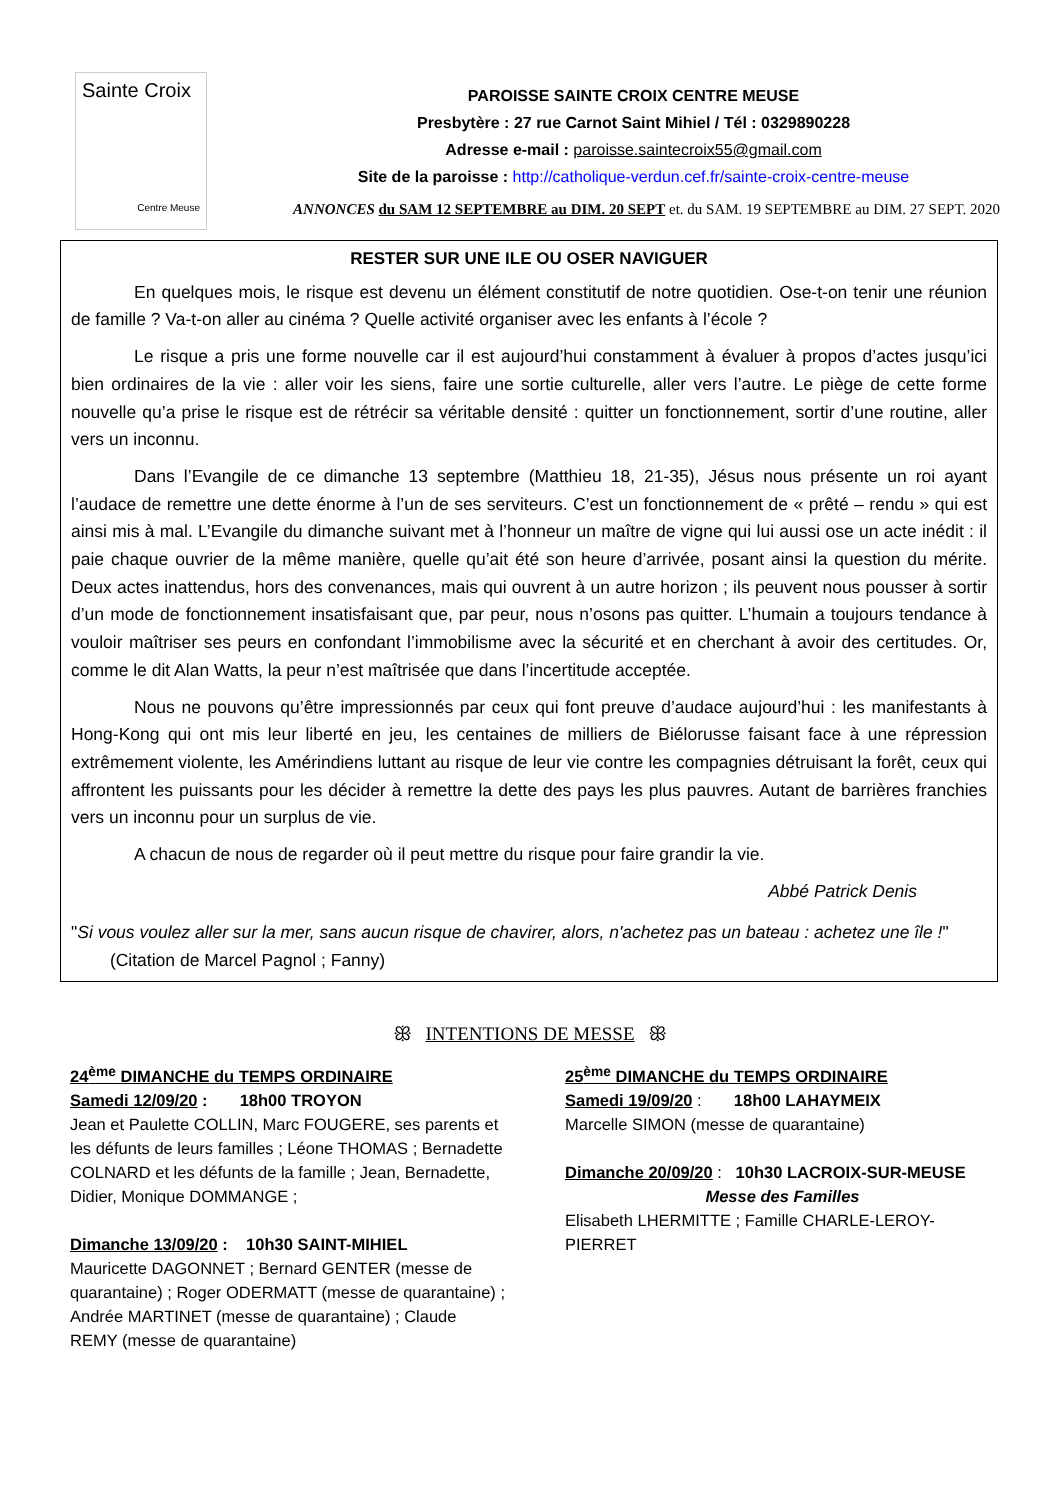Sainte Croix
Centre Meuse
PAROISSE SAINTE CROIX CENTRE MEUSE
Presbytère : 27 rue Carnot Saint Mihiel / Tél : 0329890228
Adresse e-mail : paroisse.saintecroix55@gmail.com
Site de la paroisse : http://catholique-verdun.cef.fr/sainte-croix-centre-meuse
ANNONCES du SAM 12 SEPTEMBRE au DIM. 20 SEPT et. du SAM. 19 SEPTEMBRE au DIM. 27 SEPT. 2020
RESTER SUR UNE ILE OU OSER NAVIGUER
En quelques mois, le risque est devenu un élément constitutif de notre quotidien. Ose-t-on tenir une réunion de famille ? Va-t-on aller au cinéma ? Quelle activité organiser avec les enfants à l’école ?
Le risque a pris une forme nouvelle car il est aujourd’hui constamment à évaluer à propos d’actes jusqu’ici bien ordinaires de la vie : aller voir les siens, faire une sortie culturelle, aller vers l’autre. Le piège de cette forme nouvelle qu’a prise le risque est de rétrécir sa véritable densité : quitter un fonctionnement, sortir d’une routine, aller vers un inconnu.
Dans l’Evangile de ce dimanche 13 septembre (Matthieu 18, 21-35), Jésus nous présente un roi ayant l’audace de remettre une dette énorme à l’un de ses serviteurs. C’est un fonctionnement de « prêté – rendu » qui est ainsi mis à mal. L’Evangile du dimanche suivant met à l’honneur un maître de vigne qui lui aussi ose un acte inédit : il paie chaque ouvrier de la même manière, quelle qu’ait été son heure d’arrivée, posant ainsi la question du mérite. Deux actes inattendus, hors des convenances, mais qui ouvrent à un autre horizon ; ils peuvent nous pousser à sortir d’un mode de fonctionnement insatisfaisant que, par peur, nous n’osons pas quitter. L’humain a toujours tendance à vouloir maîtriser ses peurs en confondant l’immobilisme avec la sécurité et en cherchant à avoir des certitudes. Or, comme le dit Alan Watts, la peur n’est maîtrisée que dans l’incertitude acceptée.
Nous ne pouvons qu’être impressionnés par ceux qui font preuve d’audace aujourd’hui : les manifestants à Hong-Kong qui ont mis leur liberté en jeu, les centaines de milliers de Biélorusse faisant face à une répression extrêmement violente, les Amérindiens luttant au risque de leur vie contre les compagnies détruisant la forêt, ceux qui affrontent les puissants pour les décider à remettre la dette des pays les plus pauvres. Autant de barrières franchies vers un inconnu pour un surplus de vie.
A chacun de nous de regarder où il peut mettre du risque pour faire grandir la vie.
Abbé Patrick Denis
"Si vous voulez aller sur la mer, sans aucun risque de chavirer, alors, n'achetez pas un bateau : achetez une île !" (Citation de Marcel Pagnol ; Fanny)
ꕥ INTENTIONS DE MESSE ꕥ
24<sup>ème</sup> DIMANCHE du TEMPS ORDINAIRE
Samedi 12/09/20 : 18h00 TROYON
Jean et Paulette COLLIN, Marc FOUGERE, ses parents et les défunts de leurs familles ; Léone THOMAS ; Bernadette COLNARD et les défunts de la famille ; Jean, Bernadette, Didier, Monique DOMMANGE ;
Dimanche 13/09/20 : 10h30 SAINT-MIHIEL
Mauricette DAGONNET ; Bernard GENTER (messe de quarantaine) ; Roger ODERMATT (messe de quarantaine) ; Andrée MARTINET (messe de quarantaine) ; Claude REMY (messe de quarantaine)
25<sup>ème</sup> DIMANCHE du TEMPS ORDINAIRE
Samedi 19/09/20 : 18h00 LAHAYMEIX
Marcelle SIMON (messe de quarantaine)
Dimanche 20/09/20 : 10h30 LACROIX-SUR-MEUSE
Messe des Familles
Elisabeth LHERMITTE ; Famille CHARLE-LEROY-PIERRET